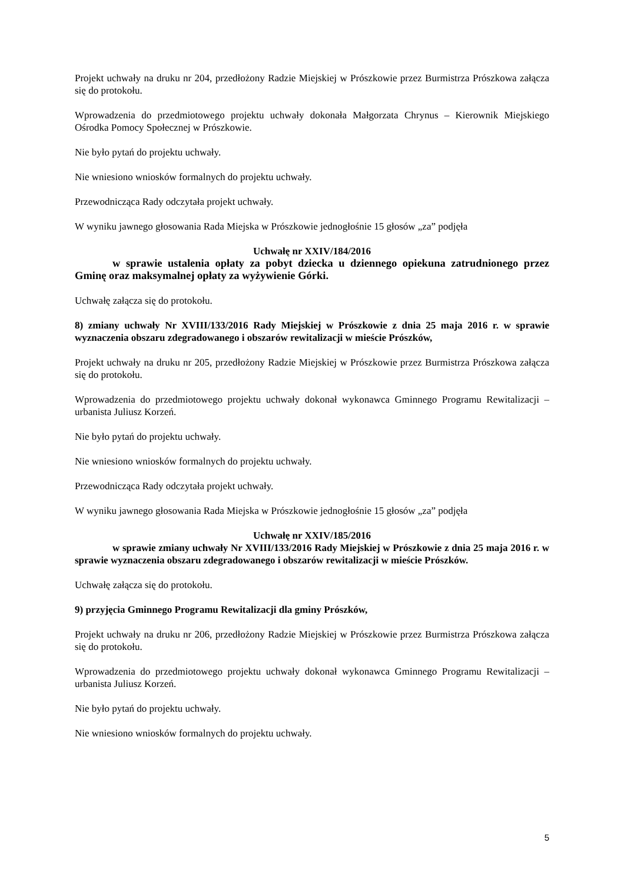Projekt uchwały na druku nr 204, przedłożony Radzie Miejskiej w Prószkowie przez Burmistrza Prószkowa załącza się do protokołu.
Wprowadzenia do przedmiotowego projektu uchwały dokonała Małgorzata Chrynus – Kierownik Miejskiego Ośrodka Pomocy Społecznej w Prószkowie.
Nie było pytań do projektu uchwały.
Nie wniesiono wniosków formalnych do projektu uchwały.
Przewodnicząca Rady odczytała projekt uchwały.
W wyniku jawnego głosowania Rada Miejska w Prószkowie jednogłośnie 15 głosów „za” podjęła
Uchwałę nr XXIV/184/2016
w sprawie ustalenia opłaty za pobyt dziecka u dziennego opiekuna zatrudnionego przez Gminę oraz maksymalnej opłaty za wyżywienie Górki.
Uchwałę załącza się do protokołu.
8) zmiany uchwały Nr XVIII/133/2016 Rady Miejskiej w Prószkowie z dnia 25 maja 2016 r. w sprawie wyznaczenia obszaru zdegradowanego i obszarów rewitalizacji w mieście Prószków,
Projekt uchwały na druku nr 205, przedłożony Radzie Miejskiej w Prószkowie przez Burmistrza Prószkowa załącza się do protokołu.
Wprowadzenia do przedmiotowego projektu uchwały dokonał wykonawca Gminnego Programu Rewitalizacji – urbanista Juliusz Korzeń.
Nie było pytań do projektu uchwały.
Nie wniesiono wniosków formalnych do projektu uchwały.
Przewodnicząca Rady odczytała projekt uchwały.
W wyniku jawnego głosowania Rada Miejska w Prószkowie jednogłośnie 15 głosów „za” podjęła
Uchwałę nr XXIV/185/2016
w sprawie zmiany uchwały Nr XVIII/133/2016 Rady Miejskiej w Prószkowie z dnia 25 maja 2016 r. w sprawie wyznaczenia obszaru zdegradowanego i obszarów rewitalizacji w mieście Prószków.
Uchwałę załącza się do protokołu.
9) przyjęcia Gminnego Programu Rewitalizacji dla gminy Prószków,
Projekt uchwały na druku nr 206, przedłożony Radzie Miejskiej w Prószkowie przez Burmistrza Prószkowa załącza się do protokołu.
Wprowadzenia do przedmiotowego projektu uchwały dokonał wykonawca Gminnego Programu Rewitalizacji – urbanista Juliusz Korzeń.
Nie było pytań do projektu uchwały.
Nie wniesiono wniosków formalnych do projektu uchwały.
5